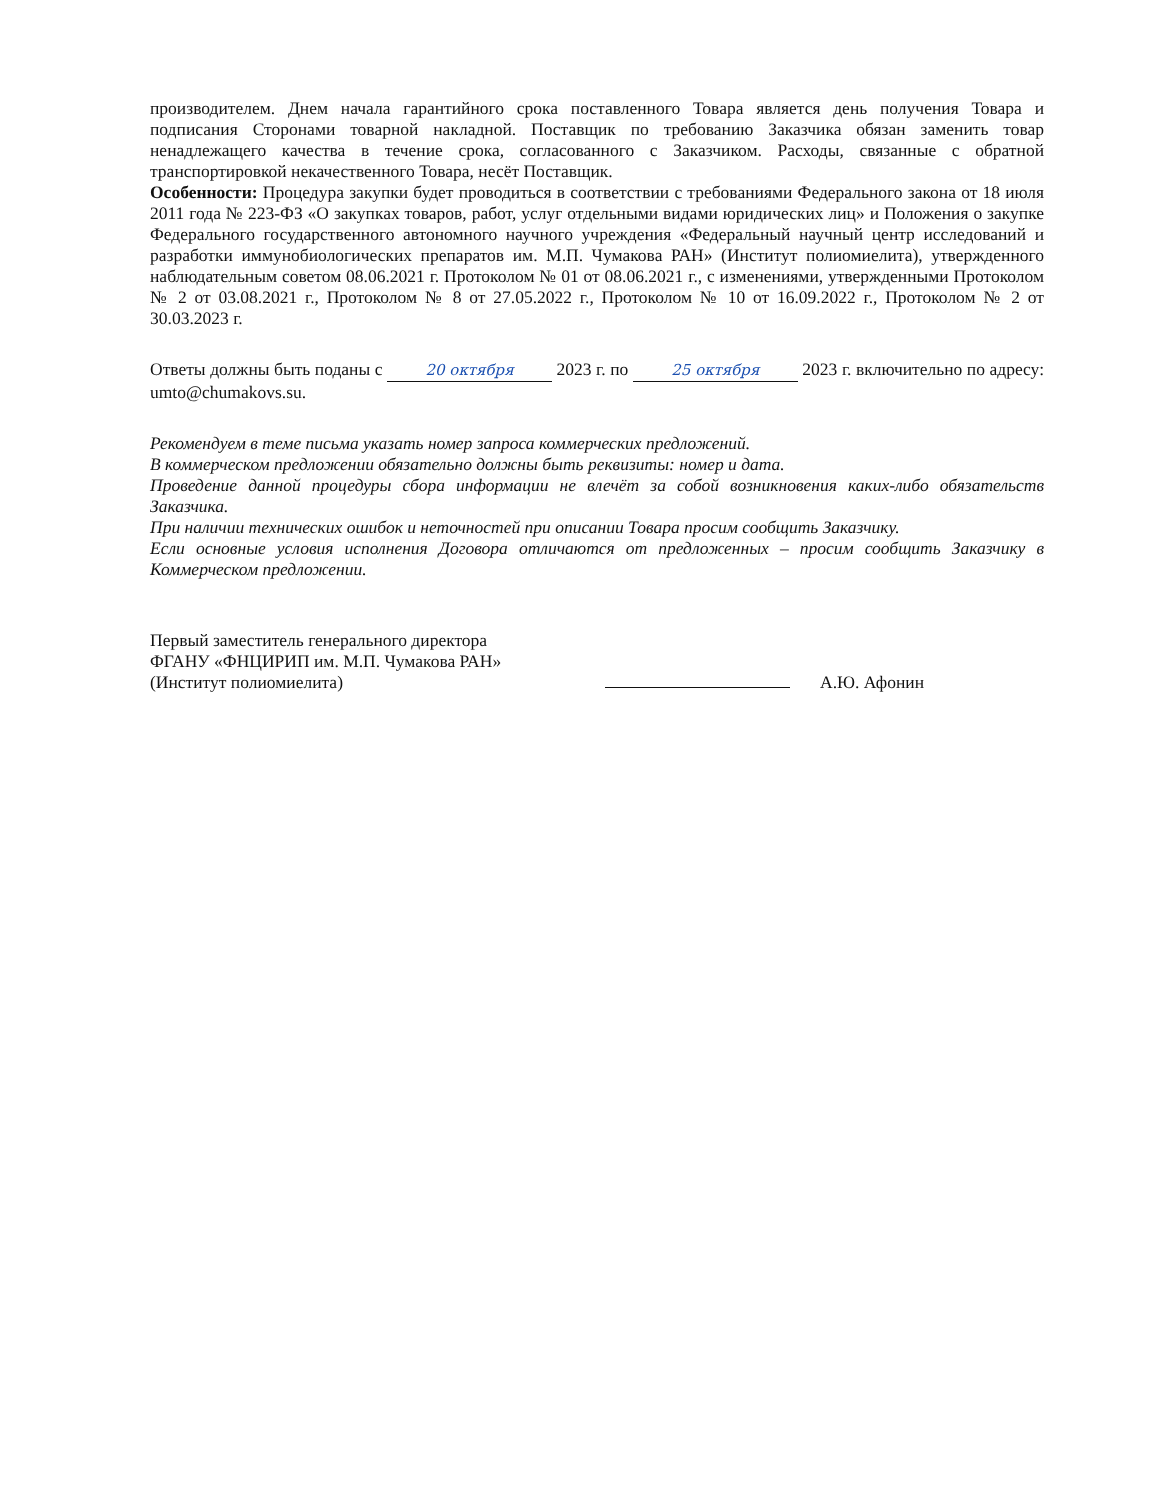производителем. Днем начала гарантийного срока поставленного Товара является день получения Товара и подписания Сторонами товарной накладной. Поставщик по требованию Заказчика обязан заменить товар ненадлежащего качества в течение срока, согласованного с Заказчиком. Расходы, связанные с обратной транспортировкой некачественного Товара, несёт Поставщик.
Особенности: Процедура закупки будет проводиться в соответствии с требованиями Федерального закона от 18 июля 2011 года № 223-ФЗ «О закупках товаров, работ, услуг отдельными видами юридических лиц» и Положения о закупке Федерального государственного автономного научного учреждения «Федеральный научный центр исследований и разработки иммунобиологических препаратов им. М.П. Чумакова РАН» (Институт полиомиелита), утвержденного наблюдательным советом 08.06.2021 г. Протоколом № 01 от 08.06.2021 г., с изменениями, утвержденными Протоколом № 2 от 03.08.2021 г., Протоколом № 8 от 27.05.2022 г., Протоколом № 10 от 16.09.2022 г., Протоколом № 2 от 30.03.2023 г.
Ответы должны быть поданы с 20 октября 2023 г. по 25 октября 2023 г. включительно по адресу: umto@chumakovs.su.
Рекомендуем в теме письма указать номер запроса коммерческих предложений.
В коммерческом предложении обязательно должны быть реквизиты: номер и дата.
Проведение данной процедуры сбора информации не влечёт за собой возникновения каких-либо обязательств Заказчика.
При наличии технических ошибок и неточностей при описании Товара просим сообщить Заказчику.
Если основные условия исполнения Договора отличаются от предложенных – просим сообщить Заказчику в Коммерческом предложении.
Первый заместитель генерального директора
ФГАНУ «ФНЦИРИП им. М.П. Чумакова РАН»
(Институт полиомиелита)
А.Ю. Афонин